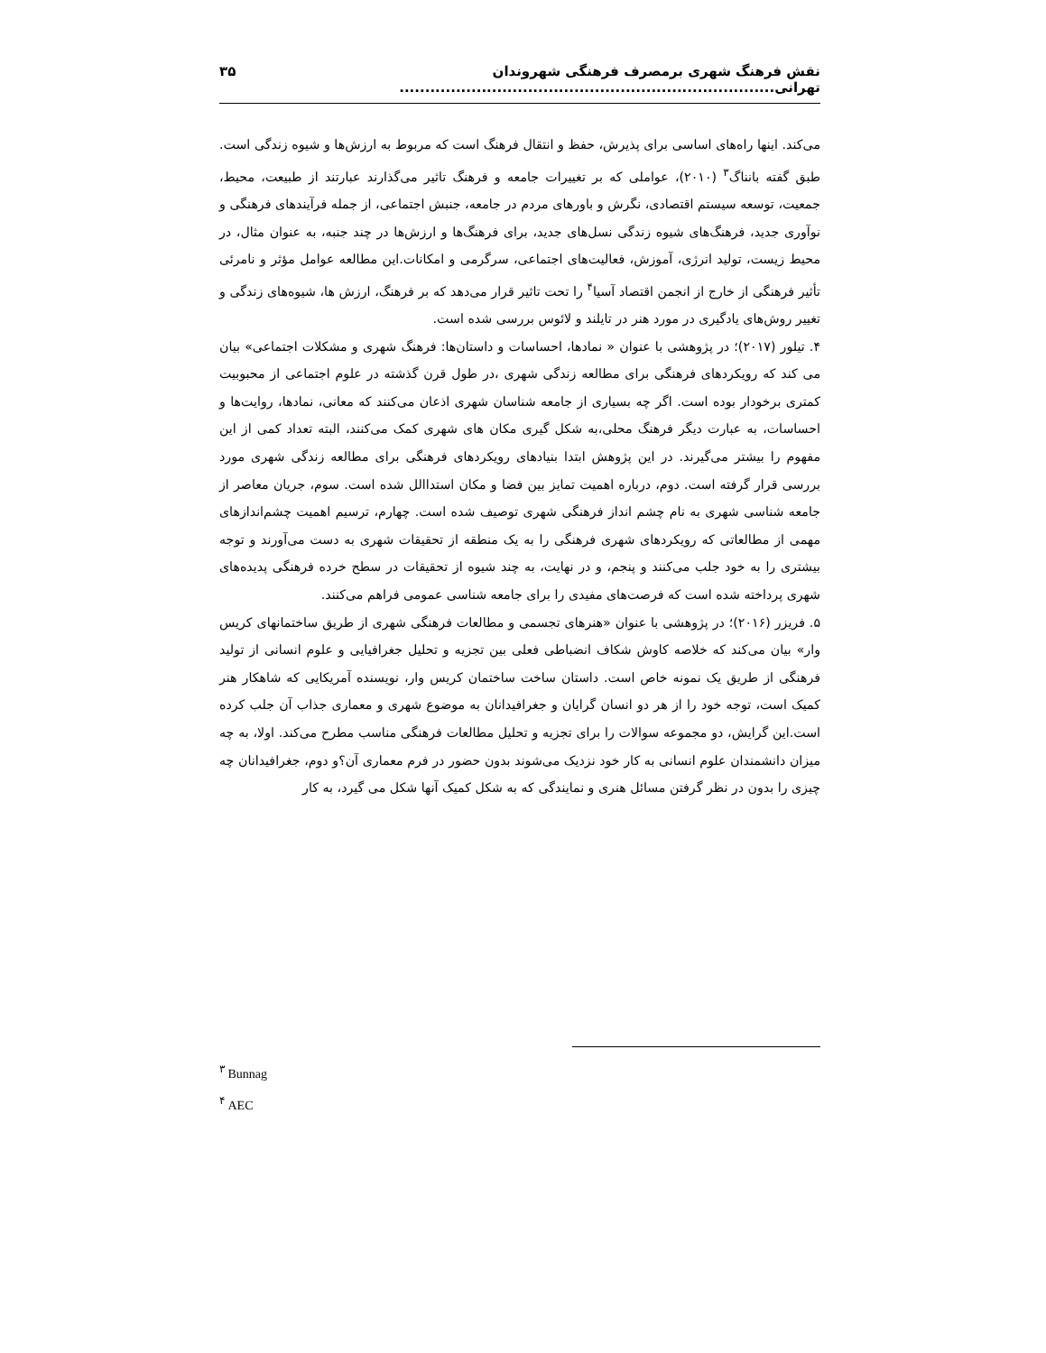نقش فرهنگ شهری برمصرف فرهنگی شهروندان تهرانی......................................................................... ۳۵
می‌کند. اینها راه‌های اساسی برای پذیرش، حفظ و انتقال فرهنگ است که مربوط به ارزش‌ها و شیوه زندگی است. طبق گفته بانناگ<sup>۳</sup> (۲۰۱۰)، عواملی که بر تغییرات جامعه و فرهنگ تاثیر می‌گذارند عبارتند از طبیعت، محیط، جمعیت، توسعه سیستم اقتصادی، نگرش و باورهای مردم در جامعه، جنبش اجتماعی، از جمله فرآیندهای فرهنگی و نوآوری جدید، فرهنگ‌های شیوه زندگی نسل‌های جدید، برای فرهنگ‌ها و ارزش‌ها در چند جنبه، به عنوان مثال، در محیط زیست، تولید انرژی، آموزش، فعالیت‌های اجتماعی، سرگرمی و امکانات.این مطالعه عوامل مؤثر و نامرئی تأثیر فرهنگی از خارج از انجمن اقتصاد آسیا<sup>۴</sup> را تحت تاثیر قرار می‌دهد که بر فرهنگ، ارزش ها، شیوه‌های زندگی و تغییر روش‌های یادگیری در مورد هنر در تایلند و لائوس بررسی شده است.
۴. تیلور (۲۰۱۷)؛ در پژوهشی با عنوان « نمادها، احساسات و داستان‌ها: فرهنگ شهری و مشکلات اجتماعی» بیان می کند که رویکردهای فرهنگی برای مطالعه زندگی شهری ،در طول قرن گذشته در علوم اجتماعی از محبوبیت کمتری برخودار بوده است. اگر چه بسیاری از جامعه شناسان شهری اذعان می‌کنند که معانی، نمادها، روایت‌ها و احساسات، به عبارت دیگر فرهنگ محلی،به شکل گیری مکان های شهری کمک می‌کنند، البته تعداد کمی از این مفهوم را بیشتر می‌گیرند. در این پژوهش ابتدا بنیادهای رویکردهای فرهنگی برای مطالعه زندگی شهری مورد بررسی قرار گرفته است. دوم، درباره اهمیت تمایز بین فضا و مکان استداالل شده است. سوم، جریان معاصر از جامعه شناسی شهری به نام چشم انداز فرهنگی شهری توصیف شده است. چهارم، ترسیم اهمیت چشم‌اندازهای مهمی از مطالعاتی که رویکردهای شهری فرهنگی را به یک منطقه از تحقیقات شهری به دست می‌آورند و توجه بیشتری را به خود جلب می‌کنند و پنجم، و در نهایت، به چند شیوه از تحقیقات در سطح خرده فرهنگی پدیده‌های شهری پرداخته شده است که فرصت‌های مفیدی را برای جامعه شناسی عمومی فراهم می‌کنند.
۵. فریزر (۲۰۱۶)؛ در پژوهشی با عنوان «هنرهای تجسمی و مطالعات فرهنگی شهری از طریق ساختمانهای کریس وار» بیان می‌کند که خلاصه کاوش شکاف انضباطی فعلی بین تجزیه و تحلیل جغرافیایی و علوم انسانی از تولید فرهنگی از طریق یک نمونه خاص است. داستان ساخت ساختمان کریس وار، نویسنده آمریکایی که شاهکار هنر کمیک است، توجه خود را از هر دو انسان گرایان و جغرافیدانان به موضوع شهری و معماری جذاب آن جلب کرده است.این گرایش، دو مجموعه سوالات را برای تجزیه و تحلیل مطالعات فرهنگی مناسب مطرح می‌کند. اولا، به چه میزان دانشمندان علوم انسانی به کار خود نزدیک می‌شوند بدون حضور در فرم معماری آن؟و دوم، جغرافیدانان چه چیزی را بدون در نظر گرفتن مسائل هنری و نمایندگی که به شکل کمیک آنها شکل می گیرد، به کار
<sup>۳</sup> Bunnag
<sup>۴</sup> AEC